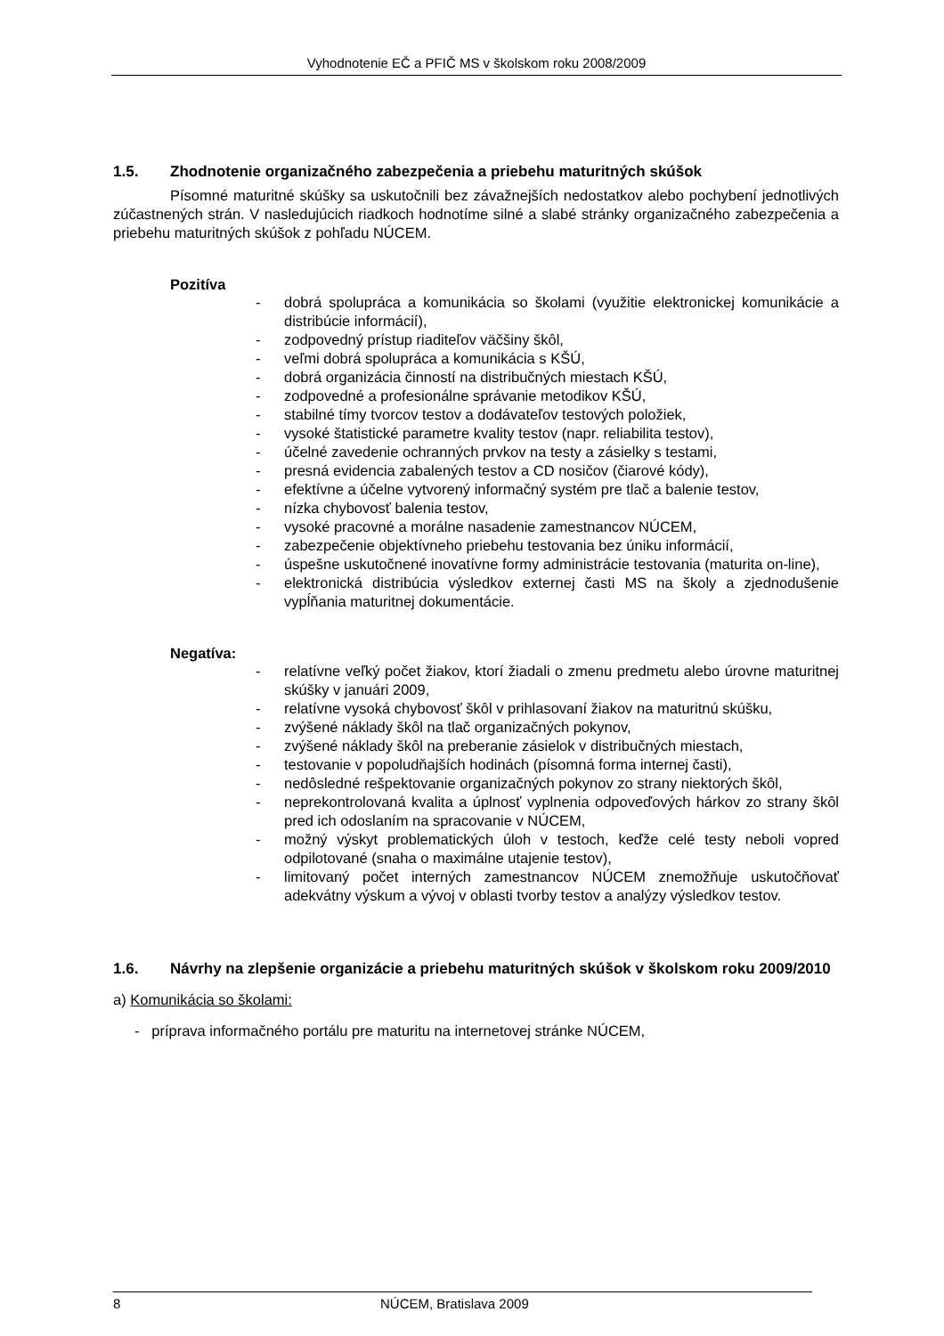Vyhodnotenie EČ a PFIČ MS v školskom roku 2008/2009
1.5. Zhodnotenie organizačného zabezpečenia a priebehu maturitných skúšok
Písomné maturitné skúšky sa uskutočnili bez závažnejších nedostatkov alebo pochybení jednotlivých zúčastnených strán. V nasledujúcich riadkoch hodnotíme silné a slabé stránky organizačného zabezpečenia a priebehu maturitných skúšok z pohľadu NÚCEM.
Pozitíva
- dobrá spolupráca a komunikácia so školami (využitie elektronickej komunikácie a distribúcie informácií),
- zodpovedný prístup riaditeľov väčšiny škôl,
- veľmi dobrá spolupráca a komunikácia s KŠÚ,
- dobrá organizácia činností na distribučných miestach KŠÚ,
- zodpovedné a profesionálne správanie metodikov KŠÚ,
- stabilné tímy tvorcov testov a dodávateľov testových položiek,
- vysoké štatistické parametre kvality testov (napr. reliabilita testov),
- účelné zavedenie ochranných prvkov na testy a zásielky s testami,
- presná evidencia zabalených testov a CD nosičov (čiarové kódy),
- efektívne a účelne vytvorený informačný systém pre tlač a balenie testov,
- nízka chybovosť balenia testov,
- vysoké pracovné a morálne nasadenie zamestnancov NÚCEM,
- zabezpečenie objektívneho priebehu testovania bez úniku informácií,
- úspešne uskutočnené inovatívne formy administrácie testovania (maturita on-line),
- elektronická distribúcia výsledkov externej časti MS na školy a zjednodušenie vypĺňania maturitnej dokumentácie.
Negatíva:
- relatívne veľký počet žiakov, ktorí žiadali o zmenu predmetu alebo úrovne maturitnej skúšky v januári 2009,
- relatívne vysoká chybovosť škôl v prihlasovaní žiakov na maturitnú skúšku,
- zvýšené náklady škôl na tlač organizačných pokynov,
- zvýšené náklady škôl na preberanie zásielok v distribučných miestach,
- testovanie v popoludňajších hodinách (písomná forma internej časti),
- nedôsledné rešpektovanie organizačných pokynov zo strany niektorých škôl,
- neprekontrolovaná kvalita a úplnosť vyplnenia odpoveďových hárkov zo strany škôl pred ich odoslaním na spracovanie v NÚCEM,
- možný výskyt problematických úloh v testoch, keďže celé testy neboli vopred odpilotované (snaha o maximálne utajenie testov),
- limitovaný počet interných zamestnancov NÚCEM znemožňuje uskutočňovať adekvátny výskum a vývoj v oblasti tvorby testov a analýzy výsledkov testov.
1.6. Návrhy na zlepšenie organizácie a priebehu maturitných skúšok v školskom roku 2009/2010
a) Komunikácia so školami:
- príprava informačného portálu pre maturitu na internetovej stránke NÚCEM,
8 NÚCEM, Bratislava 2009